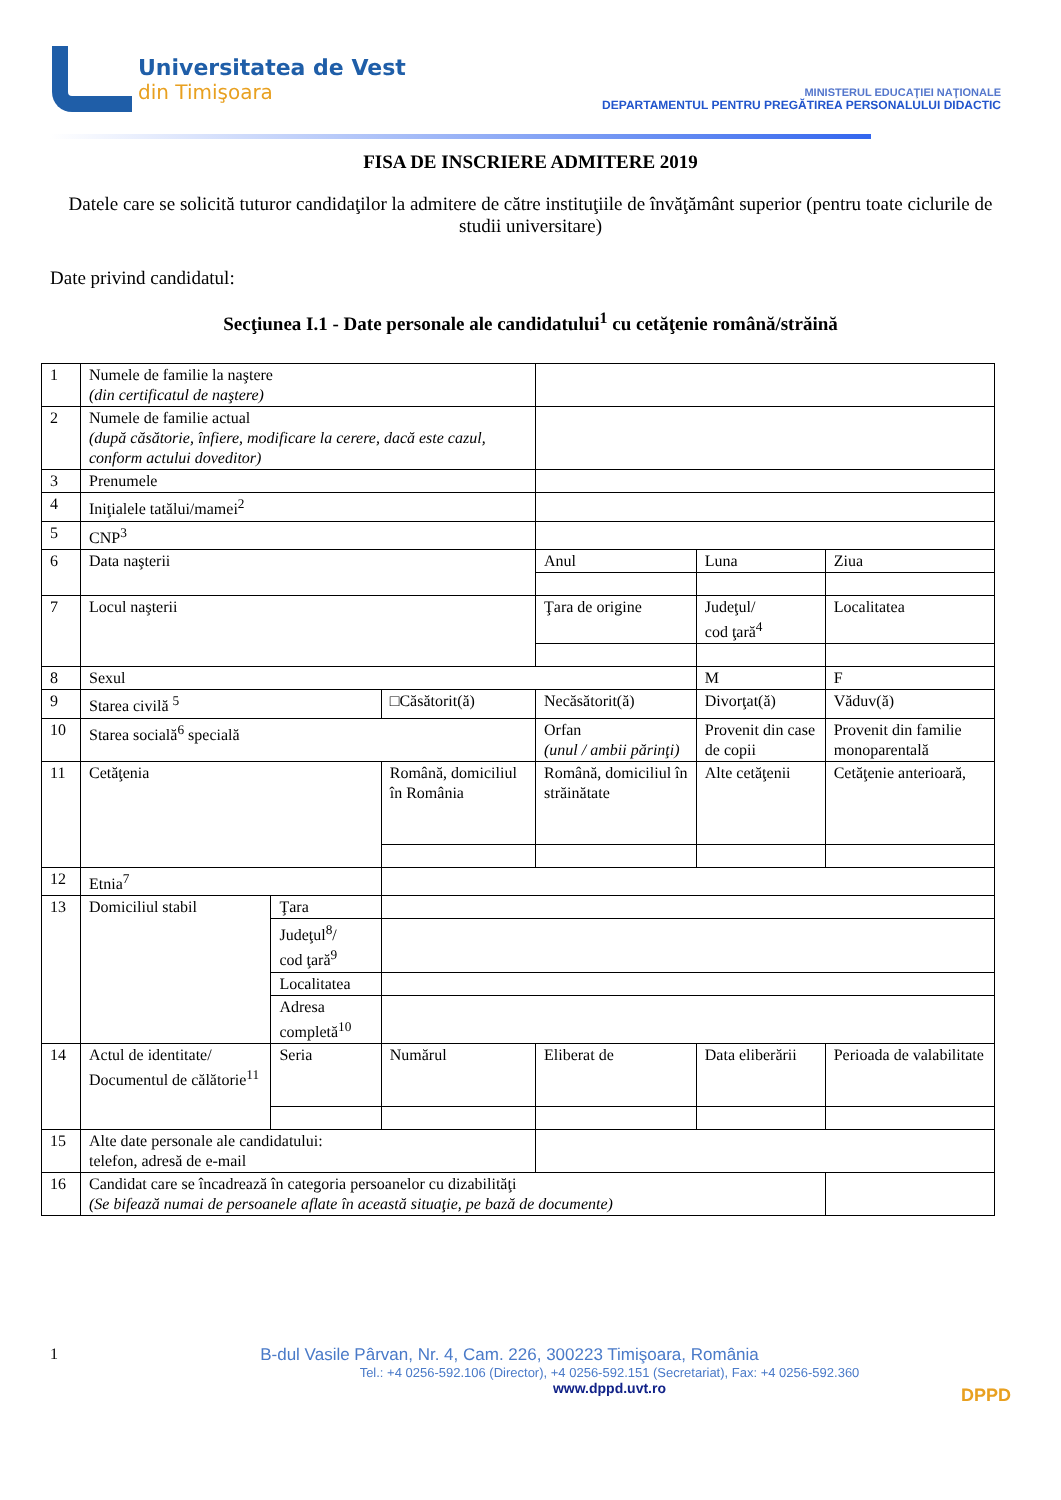Universitatea de Vest
din Timişoara
MINISTERUL EDUCAŢIEI NAŢIONALE
DEPARTAMENTUL PENTRU PREGĂTIREA PERSONALULUI DIDACTIC
FISA DE INSCRIERE ADMITERE 2019
Datele care se solicită tuturor candidaţilor la admitere de către instituţiile de învăţământ superior (pentru toate ciclurile de studii universitare)
Date privind candidatul:
Secţiunea I.1 - Date personale ale candidatului<sup>1</sup> cu cetăţenie română/străină
| 1 | Numele de familie la naştere (din certificatul de naştere) | | | | | |
| 2 | Numele de familie actual (după căsătorie, înfiere, modificare la cerere, dacă este cazul, conform actului doveditor) | | | | | |
| 3 | Prenumele | | | | | |
| 4 | Iniţialele tatălui/mamei<sup>2</sup> | | | | | |
| 5 | CNP<sup>3</sup> | | | | | |
| 6 | Data naşterii | | | Anul | Luna | Ziua |
| 7 | Locul naşterii | | | Ţara de origine | Judeţul/ cod ţară<sup>4</sup> | Localitatea |
| 8 | Sexul | | | | M | F |
| 9 | Starea civilă <sup>5</sup> | | □Căsătorit(ă) | Necăsătorit(ă) | Divorţat(ă) | Văduv(ă) |
| 10 | Starea socială<sup>6</sup> specială | | | Orfan (unul / ambii părinţi) | Provenit din case de copii | Provenit din familie monoparentală |
| 11 | Cetăţenia | | Română, domiciliul în România | Română, domiciliul în străinătate | Alte cetăţenii | Cetăţenie anterioară, |
| 12 | Etnia<sup>7</sup> | | | | | |
| 13 | Domiciliul stabil | Ţara | | | | |
| | | Judeţul<sup>8</sup>/ cod ţară<sup>9</sup> | | | | |
| | | Localitatea | | | | |
| | | Adresa completă<sup>10</sup> | | | | |
| 14 | Actul de identitate/ Documentul de călătorie<sup>11</sup> | Seria | Numărul | Eliberat de | Data eliberării | Perioada de valabilitate |
| 15 | Alte date personale ale candidatului: telefon, adresă de e-mail | | | | | |
| 16 | Candidat care se încadrează în categoria persoanelor cu dizabilităţi (Se bifează numai de persoanele aflate în această situaţie, pe bază de documente) | | | | | |
1 B-dul Vasile Pârvan, Nr. 4, Cam. 226, 300223 Timişoara, România
Tel.: +4 0256-592.106 (Director), +4 0256-592.151 (Secretariat), Fax: +4 0256-592.360
www.dppd.uvt.ro
DPPD